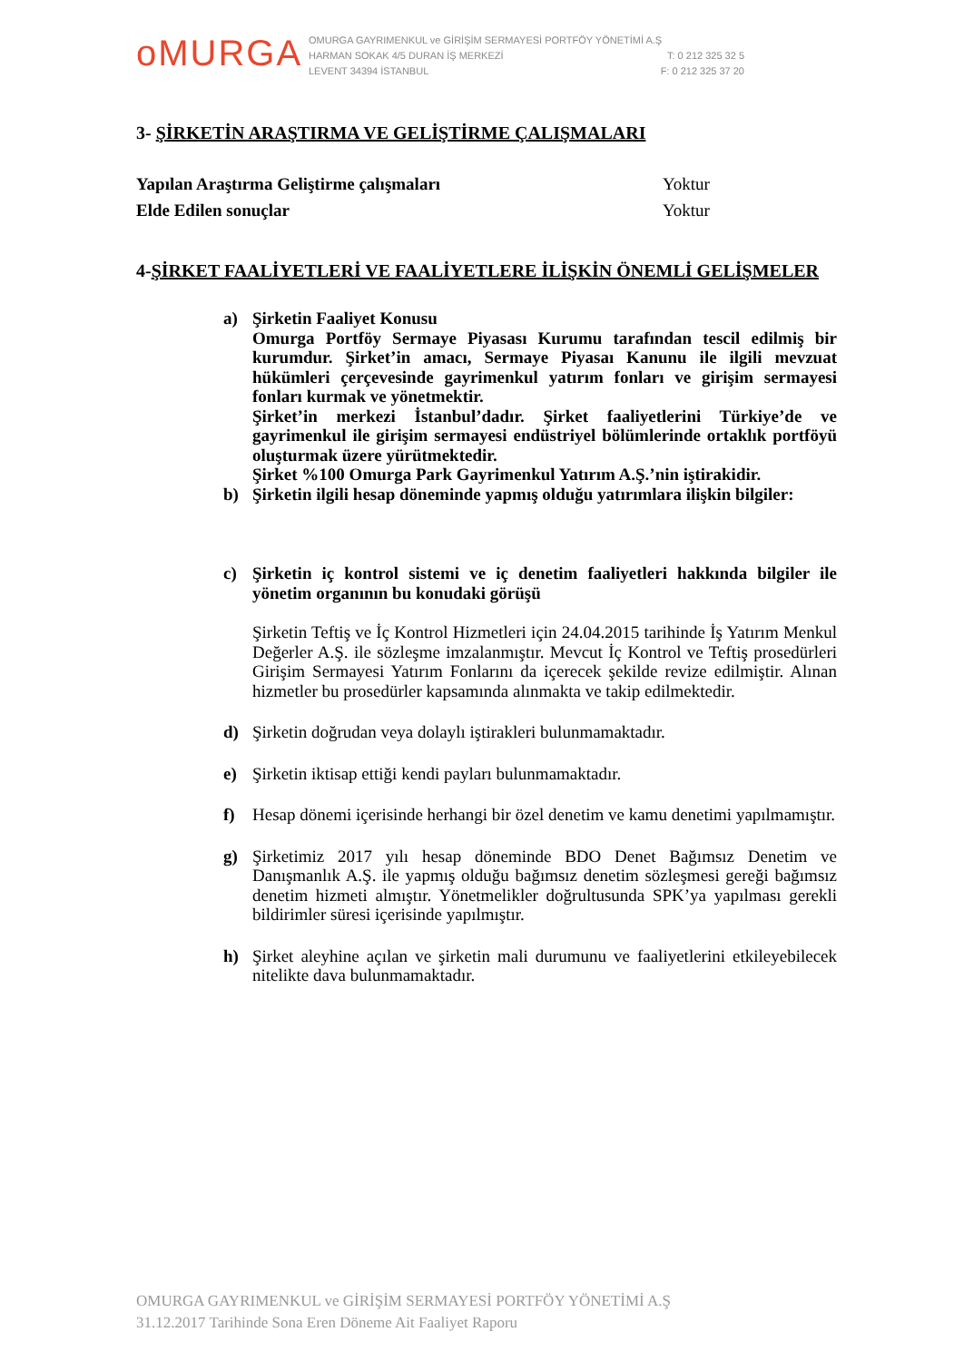oMURGA
OMURGA GAYRIMENKUL ve GİRİŞİM SERMAYESİ PORTFÖY YÖNETİMİ A.Ş
HARMAN SOKAK 4/5 DURAN İŞ MERKEZİ T: 0 212 325 32 5
LEVENT 34394 İSTANBUL F: 0 212 325 37 20
3- ŞİRKETİN ARAŞTIRMA VE GELİŞTİRME ÇALIŞMALARI
Yapılan Araştırma Geliştirme çalışmaları Yoktur
Elde Edilen sonuçlar Yoktur
4-ŞİRKET FAALİYETLERİ VE FAALİYETLERE İLİŞKİN ÖNEMLİ GELİŞMELER
a) Şirketin Faaliyet Konusu
Omurga Portföy Sermaye Piyasası Kurumu tarafından tescil edilmiş bir kurumdur. Şirket’in amacı, Sermaye Piyasaı Kanunu ile ilgili mevzuat hükümleri çerçevesinde gayrimenkul yatırım fonları ve girişim sermayesi fonları kurmak ve yönetmektir.
Şirket’in merkezi İstanbul’dadır. Şirket faaliyetlerini Türkiye’de ve gayrimenkul ile girişim sermayesi endüstriyel bölümlerinde ortaklık portföyü oluşturmak üzere yürütmektedir.
Şirket %100 Omurga Park Gayrimenkul Yatırım A.Ş.’nin iştirakidir.
b) Şirketin ilgili hesap döneminde yapmış olduğu yatırımlara ilişkin bilgiler:
c) Şirketin iç kontrol sistemi ve iç denetim faaliyetleri hakkında bilgiler ile yönetim organının bu konudaki görüşü
Şirketin Teftiş ve İç Kontrol Hizmetleri için 24.04.2015 tarihinde İş Yatırım Menkul Değerler A.Ş. ile sözleşme imzalanmıştır. Mevcut İç Kontrol ve Teftiş prosedürleri Girişim Sermayesi Yatırım Fonlarını da içerecek şekilde revize edilmiştir. Alınan hizmetler bu prosedürler kapsamında alınmakta ve takip edilmektedir.
d) Şirketin doğrudan veya dolaylı iştirakleri bulunmamaktadır.
e) Şirketin iktisap ettiği kendi payları bulunmamaktadır.
f) Hesap dönemi içerisinde herhangi bir özel denetim ve kamu denetimi yapılmamıştır.
g) Şirketimiz 2017 yılı hesap döneminde BDO Denet Bağımsız Denetim ve Danışmanlık A.Ş. ile yapmış olduğu bağımsız denetim sözleşmesi gereği bağımsız denetim hizmeti almıştır. Yönetmelikler doğrultusunda SPK’ya yapılması gerekli bildirimler süresi içerisinde yapılmıştır.
h) Şirket aleyhine açılan ve şirketin mali durumunu ve faaliyetlerini etkileyebilecek nitelikte dava bulunmamaktadır.
OMURGA GAYRIMENKUL ve GİRİŞİM SERMAYESİ PORTFÖY YÖNETİMİ A.Ş
31.12.2017 Tarihinde Sona Eren Döneme Ait Faaliyet Raporu